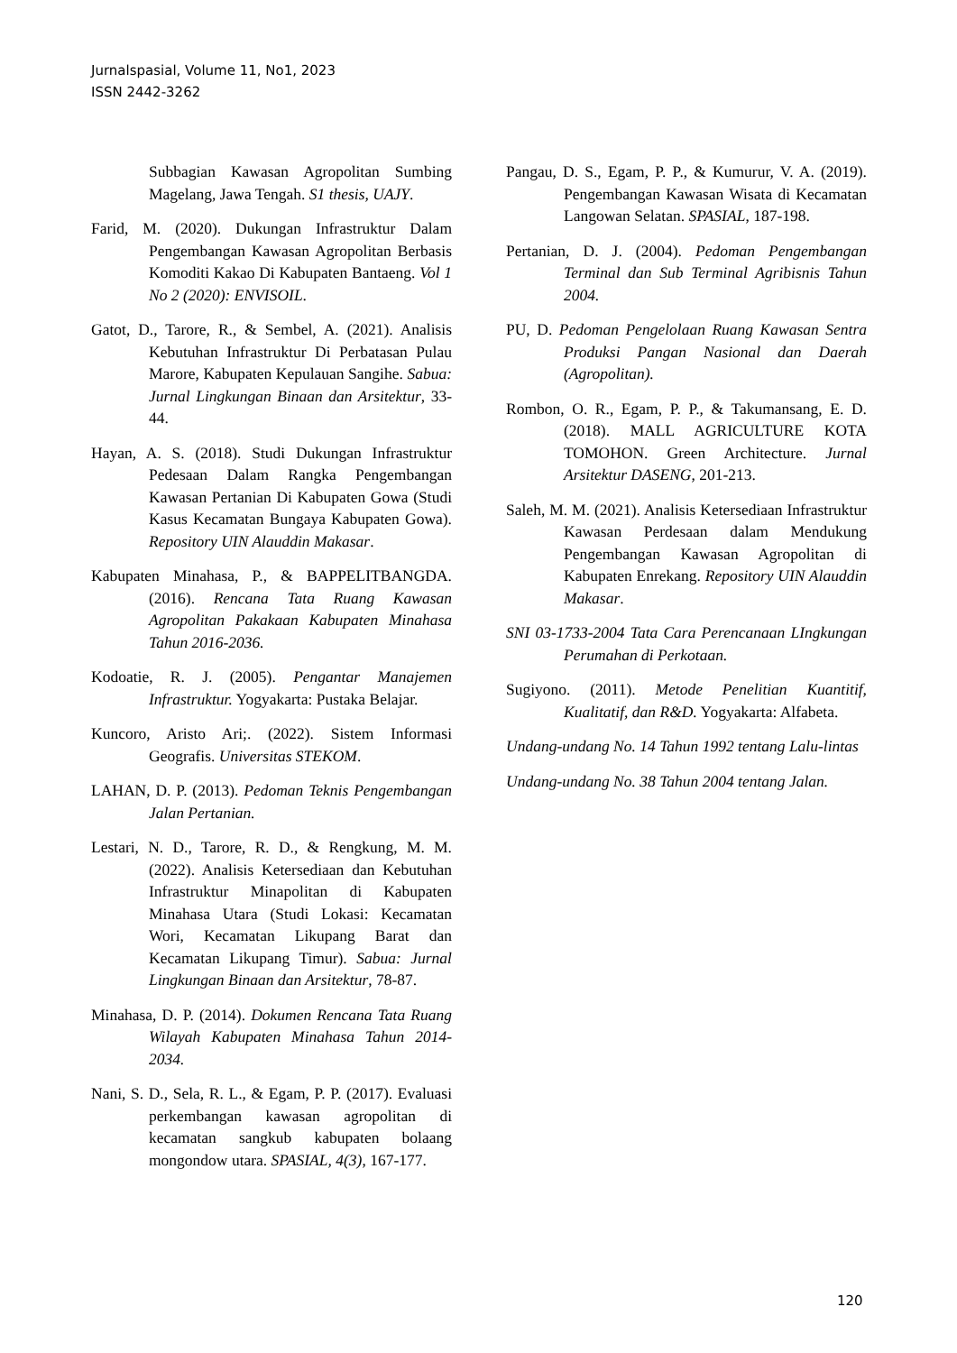Jurnalspasial, Volume 11, No1, 2023
ISSN 2442-3262
Subbagian Kawasan Agropolitan Sumbing Magelang, Jawa Tengah. S1 thesis, UAJY.
Farid, M. (2020). Dukungan Infrastruktur Dalam Pengembangan Kawasan Agropolitan Berbasis Komoditi Kakao Di Kabupaten Bantaeng. Vol 1 No 2 (2020): ENVISOIL.
Gatot, D., Tarore, R., & Sembel, A. (2021). Analisis Kebutuhan Infrastruktur Di Perbatasan Pulau Marore, Kabupaten Kepulauan Sangihe. Sabua: Jurnal Lingkungan Binaan dan Arsitektur, 33-44.
Hayan, A. S. (2018). Studi Dukungan Infrastruktur Pedesaan Dalam Rangka Pengembangan Kawasan Pertanian Di Kabupaten Gowa (Studi Kasus Kecamatan Bungaya Kabupaten Gowa). Repository UIN Alauddin Makasar.
Kabupaten Minahasa, P., & BAPPELITBANGDA. (2016). Rencana Tata Ruang Kawasan Agropolitan Pakakaan Kabupaten Minahasa Tahun 2016-2036.
Kodoatie, R. J. (2005). Pengantar Manajemen Infrastruktur. Yogyakarta: Pustaka Belajar.
Kuncoro, Aristo Ari;. (2022). Sistem Informasi Geografis. Universitas STEKOM.
LAHAN, D. P. (2013). Pedoman Teknis Pengembangan Jalan Pertanian.
Lestari, N. D., Tarore, R. D., & Rengkung, M. M. (2022). Analisis Ketersediaan dan Kebutuhan Infrastruktur Minapolitan di Kabupaten Minahasa Utara (Studi Lokasi: Kecamatan Wori, Kecamatan Likupang Barat dan Kecamatan Likupang Timur). Sabua: Jurnal Lingkungan Binaan dan Arsitektur, 78-87.
Minahasa, D. P. (2014). Dokumen Rencana Tata Ruang Wilayah Kabupaten Minahasa Tahun 2014-2034.
Nani, S. D., Sela, R. L., & Egam, P. P. (2017). Evaluasi perkembangan kawasan agropolitan di kecamatan sangkub kabupaten bolaang mongondow utara. SPASIAL, 4(3), 167-177.
Pangau, D. S., Egam, P. P., & Kumurur, V. A. (2019). Pengembangan Kawasan Wisata di Kecamatan Langowan Selatan. SPASIAL, 187-198.
Pertanian, D. J. (2004). Pedoman Pengembangan Terminal dan Sub Terminal Agribisnis Tahun 2004.
PU, D. Pedoman Pengelolaan Ruang Kawasan Sentra Produksi Pangan Nasional dan Daerah (Agropolitan).
Rombon, O. R., Egam, P. P., & Takumansang, E. D. (2018). MALL AGRICULTURE KOTA TOMOHON. Green Architecture. Jurnal Arsitektur DASENG, 201-213.
Saleh, M. M. (2021). Analisis Ketersediaan Infrastruktur Kawasan Perdesaan dalam Mendukung Pengembangan Kawasan Agropolitan di Kabupaten Enrekang. Repository UIN Alauddin Makasar.
SNI 03-1733-2004 Tata Cara Perencanaan LIngkungan Perumahan di Perkotaan.
Sugiyono. (2011). Metode Penelitian Kuantitif, Kualitatif, dan R&D. Yogyakarta: Alfabeta.
Undang-undang No. 14 Tahun 1992 tentang Lalu-lintas
Undang-undang No. 38 Tahun 2004 tentang Jalan.
120